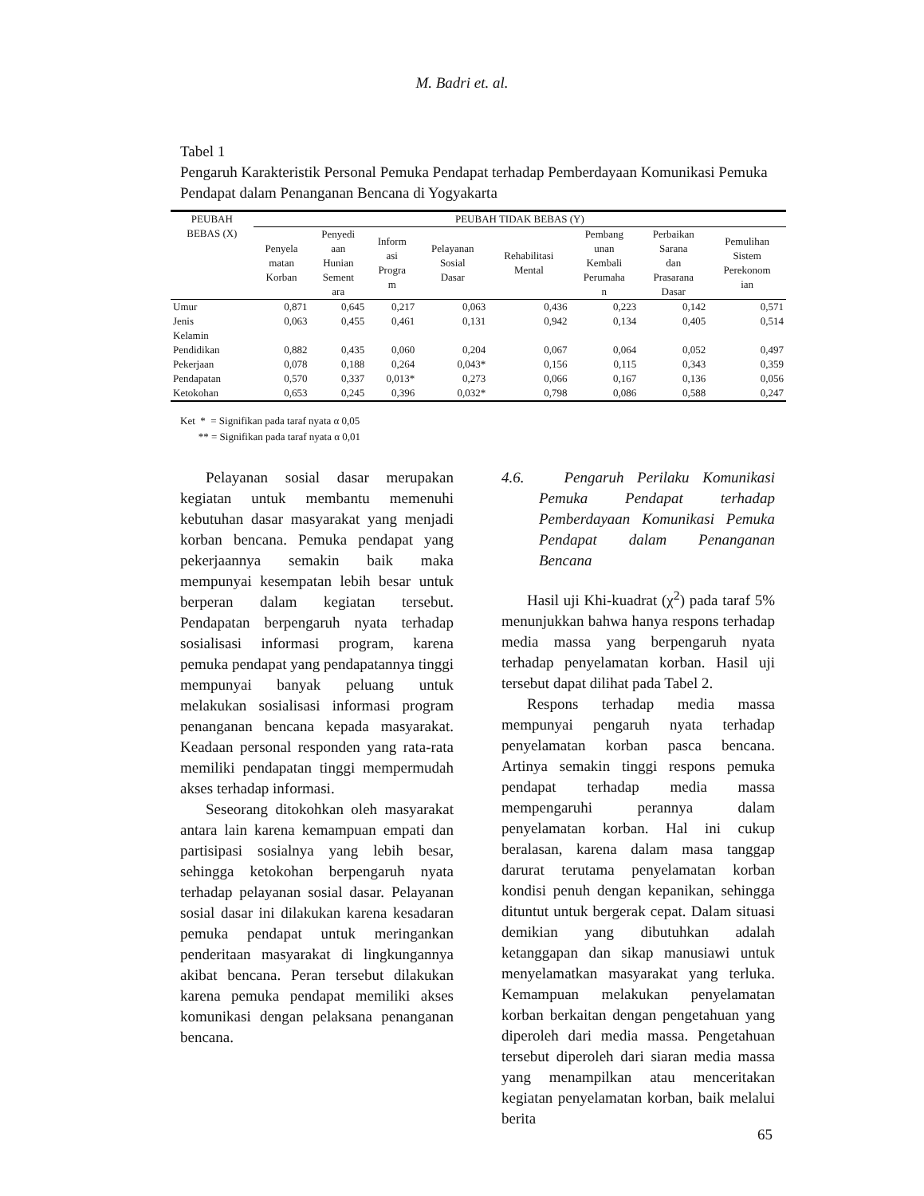M. Badri et. al.
Tabel 1
Pengaruh Karakteristik Personal Pemuka Pendapat terhadap Pemberdayaan Komunikasi Pemuka Pendapat dalam Penanganan Bencana di Yogyakarta
| PEUBAH BEBAS (X) | PEUBAH TIDAK BEBAS (Y) | | | | | | | |
| --- | --- | --- | --- | --- | --- | --- | --- | --- |
| | Penyela matan Korban | Penyedi aan Hunian Sement ara | Inform asi Progra m | Pelayanan Sosial Dasar | Rehabilitasi Mental | Pembang unan Kembali Perumaha n | Perbaikan Sarana dan Prasarana Dasar | Pemulihan Sistem Perekonom ian |
| Umur | 0,871 | 0,645 | 0,217 | 0,063 | 0,436 | 0,223 | 0,142 | 0,571 |
| Jenis Kelamin | 0,063 | 0,455 | 0,461 | 0,131 | 0,942 | 0,134 | 0,405 | 0,514 |
| Pendidikan | 0,882 | 0,435 | 0,060 | 0,204 | 0,067 | 0,064 | 0,052 | 0,497 |
| Pekerjaan | 0,078 | 0,188 | 0,264 | 0,043* | 0,156 | 0,115 | 0,343 | 0,359 |
| Pendapatan | 0,570 | 0,337 | 0,013* | 0,273 | 0,066 | 0,167 | 0,136 | 0,056 |
| Ketokohan | 0,653 | 0,245 | 0,396 | 0,032* | 0,798 | 0,086 | 0,588 | 0,247 |
Ket * = Signifikan pada taraf nyata α 0,05
** = Signifikan pada taraf nyata α 0,01
Pelayanan sosial dasar merupakan kegiatan untuk membantu memenuhi kebutuhan dasar masyarakat yang menjadi korban bencana. Pemuka pendapat yang pekerjaannya semakin baik maka mempunyai kesempatan lebih besar untuk berperan dalam kegiatan tersebut. Pendapatan berpengaruh nyata terhadap sosialisasi informasi program, karena pemuka pendapat yang pendapatannya tinggi mempunyai banyak peluang untuk melakukan sosialisasi informasi program penanganan bencana kepada masyarakat. Keadaan personal responden yang rata-rata memiliki pendapatan tinggi mempermudah akses terhadap informasi.
Seseorang ditokohkan oleh masyarakat antara lain karena kemampuan empati dan partisipasi sosialnya yang lebih besar, sehingga ketokohan berpengaruh nyata terhadap pelayanan sosial dasar. Pelayanan sosial dasar ini dilakukan karena kesadaran pemuka pendapat untuk meringankan penderitaan masyarakat di lingkungannya akibat bencana. Peran tersebut dilakukan karena pemuka pendapat memiliki akses komunikasi dengan pelaksana penanganan bencana.
4.6. Pengaruh Perilaku Komunikasi Pemuka Pendapat terhadap Pemberdayaan Komunikasi Pemuka Pendapat dalam Penanganan Bencana
Hasil uji Khi-kuadrat (χ<sup>2</sup>) pada taraf 5% menunjukkan bahwa hanya respons terhadap media massa yang berpengaruh nyata terhadap penyelamatan korban. Hasil uji tersebut dapat dilihat pada Tabel 2.
Respons terhadap media massa mempunyai pengaruh nyata terhadap penyelamatan korban pasca bencana. Artinya semakin tinggi respons pemuka pendapat terhadap media massa mempengaruhi perannya dalam penyelamatan korban. Hal ini cukup beralasan, karena dalam masa tanggap darurat terutama penyelamatan korban kondisi penuh dengan kepanikan, sehingga dituntut untuk bergerak cepat. Dalam situasi demikian yang dibutuhkan adalah ketanggapan dan sikap manusiawi untuk menyelamatkan masyarakat yang terluka. Kemampuan melakukan penyelamatan korban berkaitan dengan pengetahuan yang diperoleh dari media massa. Pengetahuan tersebut diperoleh dari siaran media massa yang menampilkan atau menceritakan kegiatan penyelamatan korban, baik melalui berita
65